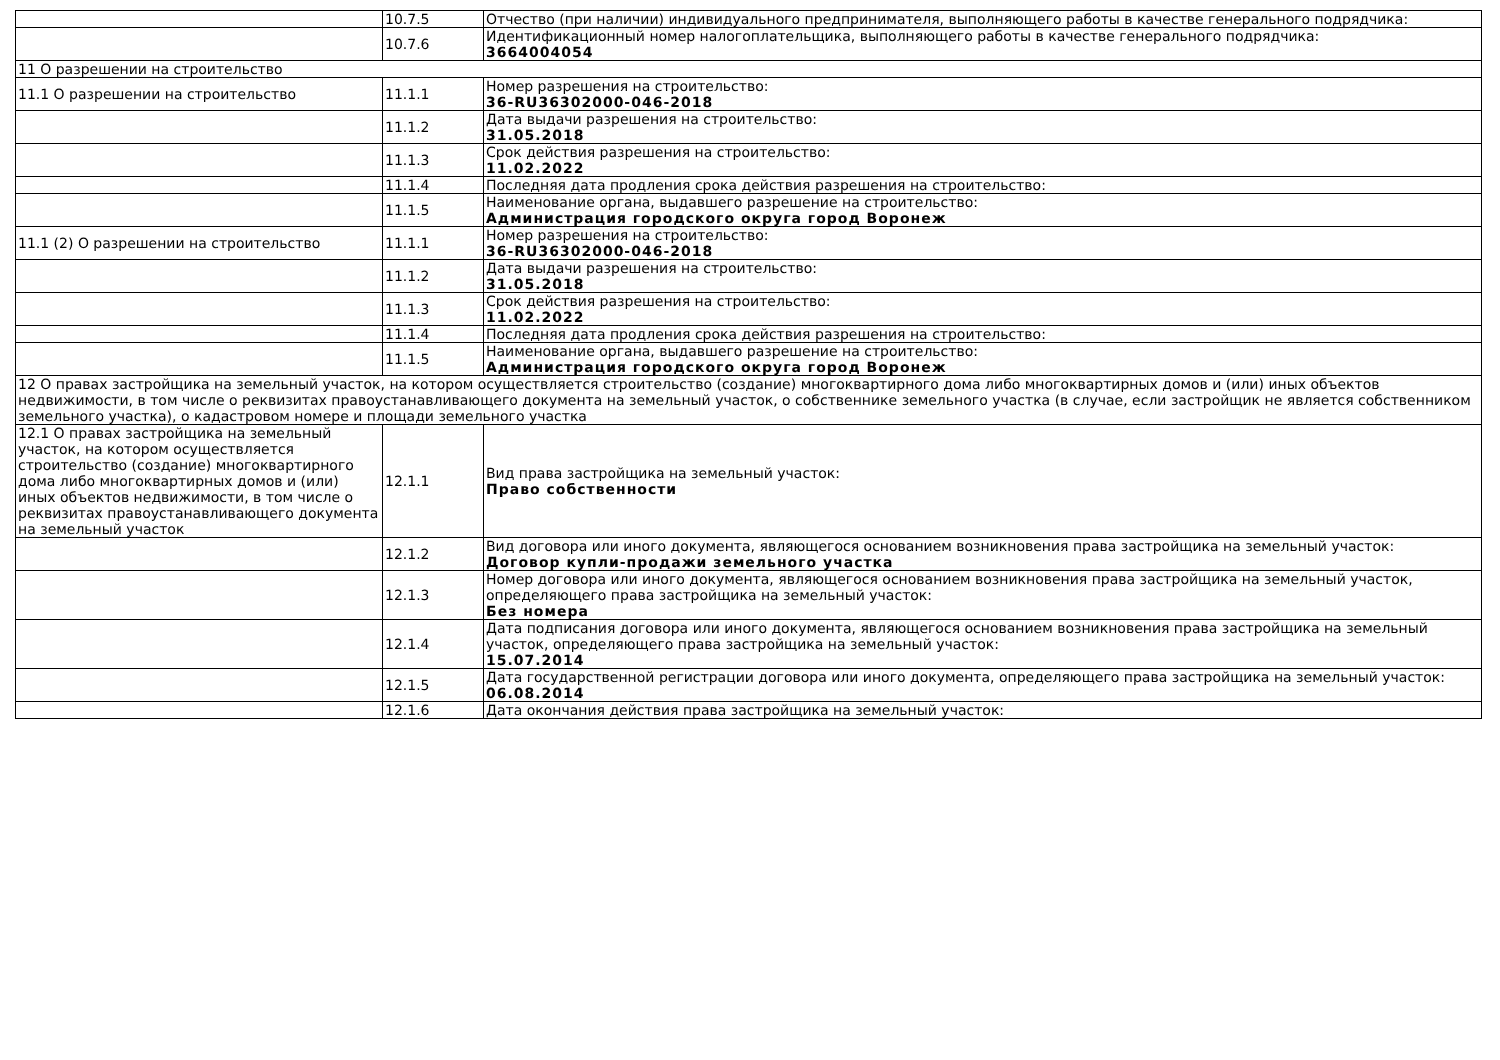| | 10.7.5 | Отчество (при наличии) индивидуального предпринимателя, выполняющего работы в качестве генерального подрядчика: |
| | 10.7.6 | Идентификационный номер налогоплательщика, выполняющего работы в качестве генерального подрядчика: 3664004054 |
| 11 О разрешении на строительство | | |
| 11.1 О разрешении на строительство | 11.1.1 | Номер разрешения на строительство: 36-RU36302000-046-2018 |
| | 11.1.2 | Дата выдачи разрешения на строительство: 31.05.2018 |
| | 11.1.3 | Срок действия разрешения на строительство: 11.02.2022 |
| | 11.1.4 | Последняя дата продления срока действия разрешения на строительство: |
| | 11.1.5 | Наименование органа, выдавшего разрешение на строительство: Администрация городского округа город Воронеж |
| 11.1 (2) О разрешении на строительство | 11.1.1 | Номер разрешения на строительство: 36-RU36302000-046-2018 |
| | 11.1.2 | Дата выдачи разрешения на строительство: 31.05.2018 |
| | 11.1.3 | Срок действия разрешения на строительство: 11.02.2022 |
| | 11.1.4 | Последняя дата продления срока действия разрешения на строительство: |
| | 11.1.5 | Наименование органа, выдавшего разрешение на строительство: Администрация городского округа город Воронеж |
| 12 О правах застройщика на земельный участок, на котором осуществляется строительство (создание) многоквартирного дома либо многоквартирных домов и (или) иных объектов недвижимости, в том числе о реквизитах правоустанавливающего документа на земельный участок, о собственнике земельного участка (в случае, если застройщик не является собственником земельного участка), о кадастровом номере и площади земельного участка | | |
| 12.1 О правах застройщика на земельный участок, на котором осуществляется строительство (создание) многоквартирного дома либо многоквартирных домов и (или) иных объектов недвижимости, в том числе о реквизитах правоустанавливающего документа на земельный участок | 12.1.1 | Вид права застройщика на земельный участок: Право собственности |
| | 12.1.2 | Вид договора или иного документа, являющегося основанием возникновения права застройщика на земельный участок: Договор купли-продажи земельного участка |
| | 12.1.3 | Номер договора или иного документа, являющегося основанием возникновения права застройщика на земельный участок, определяющего права застройщика на земельный участок: Без номера |
| | 12.1.4 | Дата подписания договора или иного документа, являющегося основанием возникновения права застройщика на земельный участок, определяющего права застройщика на земельный участок: 15.07.2014 |
| | 12.1.5 | Дата государственной регистрации договора или иного документа, определяющего права застройщика на земельный участок: 06.08.2014 |
| | 12.1.6 | Дата окончания действия права застройщика на земельный участок: |